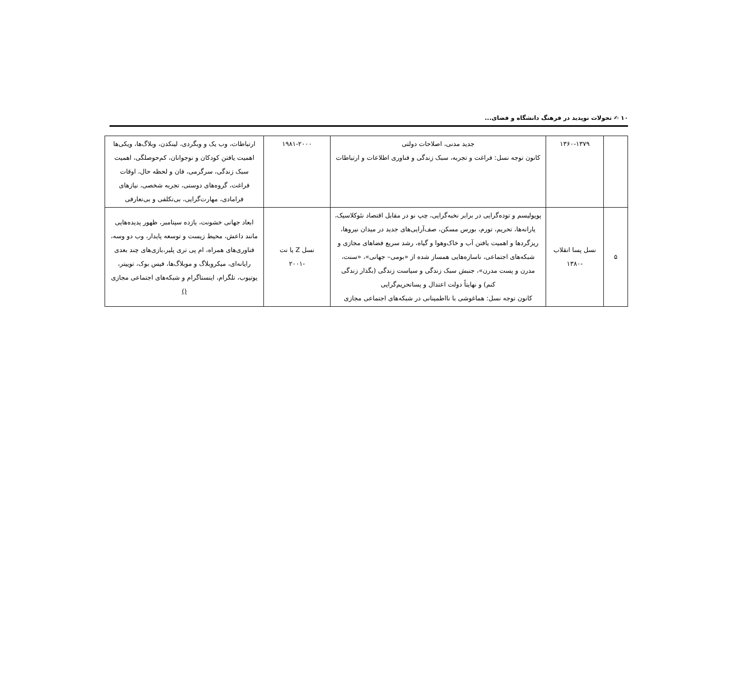۱۰ ✍ تحولات نوپدید در فرهنگ دانشگاه و فضای...
| | ۱۳۶۰-۱۳۷۹ | جدید مدنی، اصلاحات دولتی کانون توجه نسل: فراغت و تجربه، سبک زندگی و فناوری اطلاعات و ارتباطات | ۱۹۸۱-۲۰۰۰ | ارتباطات، وب یک و وبگردی، لینکدن، وبلاگ‌ها، ویکی‌ها اهمیت یافتن کودکان و نوجوانان، کم‌حوصلگی، اهمیت سبک زندگی، سرگرمی، فان و لحظه حال، اوقات فراغت، گروه‌های دوستی، تجربه شخصی، نیازهای فرامادی، مهارت‌گرایی، بی‌تکلفی و بی‌تعارفی |
| ۵ | نسل پسا انقلاب -۱۳۸۰ | پوپولیسم و توده‌گرایی در برابر نخبه‌گرایی، چپ نو در مقابل اقتصاد نئوکلاسیک، یارانه‌ها، تحریم، تورم، بورس مسکن، صف‌آرایی‌های جدید در میدان نیروها، ریزگردها و اهمیت یافتن آب و خاک‌وهوا و گیاه، رشد سریع فضاهای مجازی و شبکه‌های اجتماعی، ناسازه‌هایی همساز شده از «بومی– جهانی»، «سنت، مدرن و پست مدرن»، جنبش سبک زندگی و سیاست زندگی (بگذار زندگی کنم) و نهایتاً دولت اعتدال و پساتحریم‌گرایی کانون توجه نسل: هماغوشی با نااطمینانی در شبکه‌های اجتماعی مجازی | نسل Z یا نت -۲۰۰۱ | ابعاد جهانی خشونت، یازده سپتامبر، ظهور پدیده‌هایی مانند داعش، محیط زیست و توسعه پایدار، وب دو وسه، فناوری‌های همراه، ام پی تری پلیر،بازی‌های چند بعدی رایانه‌ای، میکروبلاگ و موبلاگ‌ها، فیس بوک، توییتر، یوتیوب، تلگرام، اینستاگرام و شبکه‌های اجتماعی مجازی () |